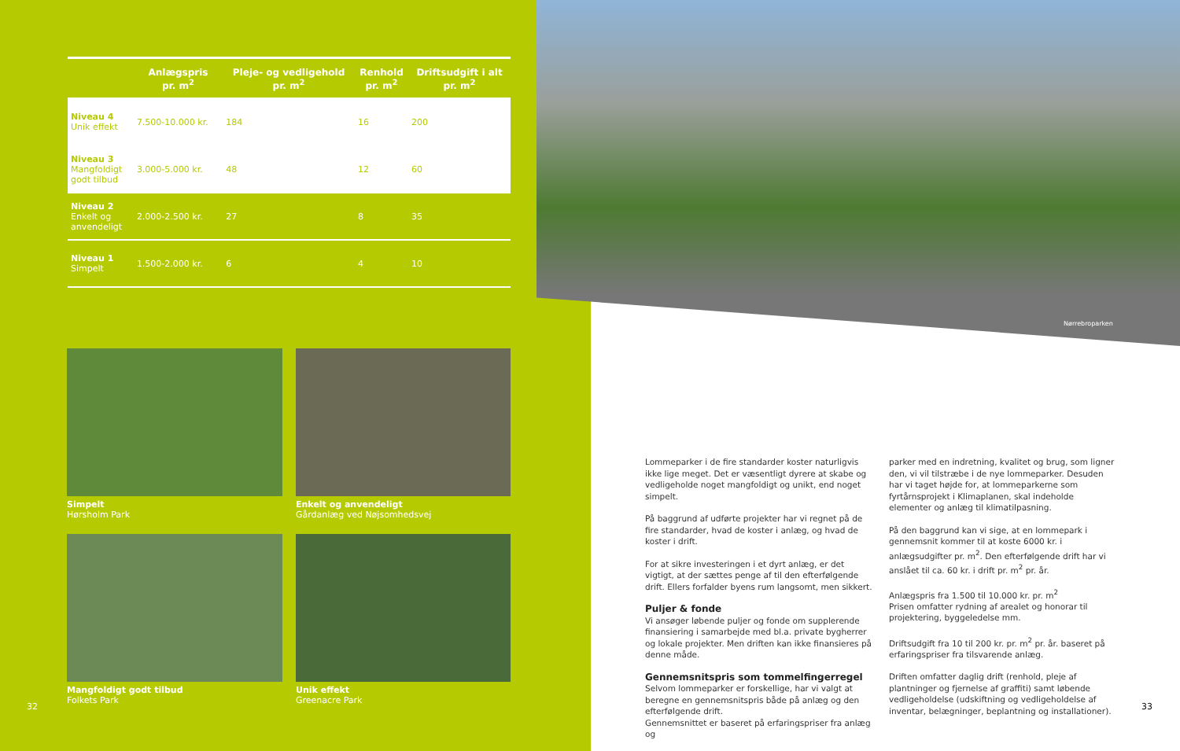| | Anlægspris pr. m<sup>2</sup> | Pleje- og vedligehold pr. m<sup>2</sup> | Renhold pr. m<sup>2</sup> | Driftsudgift i alt pr. m<sup>2</sup> |
| --- | --- | --- | --- | --- |
| Niveau 4 Unik effekt | 7.500-10.000 kr. | 184 | 16 | 200 |
| Niveau 3 Mangfoldigt godt tilbud | 3.000-5.000 kr. | 48 | 12 | 60 |
| Niveau 2 Enkelt og anvendeligt | 2.000-2.500 kr. | 27 | 8 | 35 |
| Niveau 1 Simpelt | 1.500-2.000 kr. | 6 | 4 | 10 |
Simpelt
Hørsholm Park
Enkelt og anvendeligt
Gårdanlæg ved Nøjsomhedsvej
Mangfoldigt godt tilbud
Folkets Park
Unik effekt
Greenacre Park
32
Nørrebroparken
Lommeparker i de fire standarder koster naturligvis ikke lige meget. Det er væsentligt dyrere at skabe og vedligeholde noget mangfoldigt og unikt, end noget simpelt.
På baggrund af udførte projekter har vi regnet på de fire standarder, hvad de koster i anlæg, og hvad de koster i drift.
For at sikre investeringen i et dyrt anlæg, er det vigtigt, at der sættes penge af til den efterfølgende drift. Ellers forfalder byens rum langsomt, men sikkert.
Puljer & fonde
Vi ansøger løbende puljer og fonde om supplerende finansiering i samarbejde med bl.a. private bygherrer og lokale projekter. Men driften kan ikke finansieres på denne måde.
Gennemsnitspris som tommelfingerregel
Selvom lommeparker er forskellige, har vi valgt at beregne en gennemsnitspris både på anlæg og den efterfølgende drift.
Gennemsnittet er baseret på erfaringspriser fra anlæg og
parker med en indretning, kvalitet og brug, som ligner den, vi vil tilstræbe i de nye lommeparker. Desuden har vi taget højde for, at lommeparkerne som fyrtårnsprojekt i Klimaplanen, skal indeholde elementer og anlæg til klimatilpasning.
På den baggrund kan vi sige, at en lommepark i gennemsnit kommer til at koste 6000 kr. i anlægsudgifter pr. m<sup>2</sup>. Den efterfølgende drift har vi anslået til ca. 60 kr. i drift pr. m<sup>2</sup> pr. år.
Anlægspris fra 1.500 til 10.000 kr. pr. m<sup>2</sup>
Prisen omfatter rydning af arealet og honorar til projektering, byggeledelse mm.
Driftsudgift fra 10 til 200 kr. pr. m<sup>2</sup> pr. år. baseret på erfaringspriser fra tilsvarende anlæg.
Driften omfatter daglig drift (renhold, pleje af plantninger og fjernelse af graffiti) samt løbende vedligeholdelse (udskiftning og vedligeholdelse af inventar, belægninger, beplantning og installationer).
33